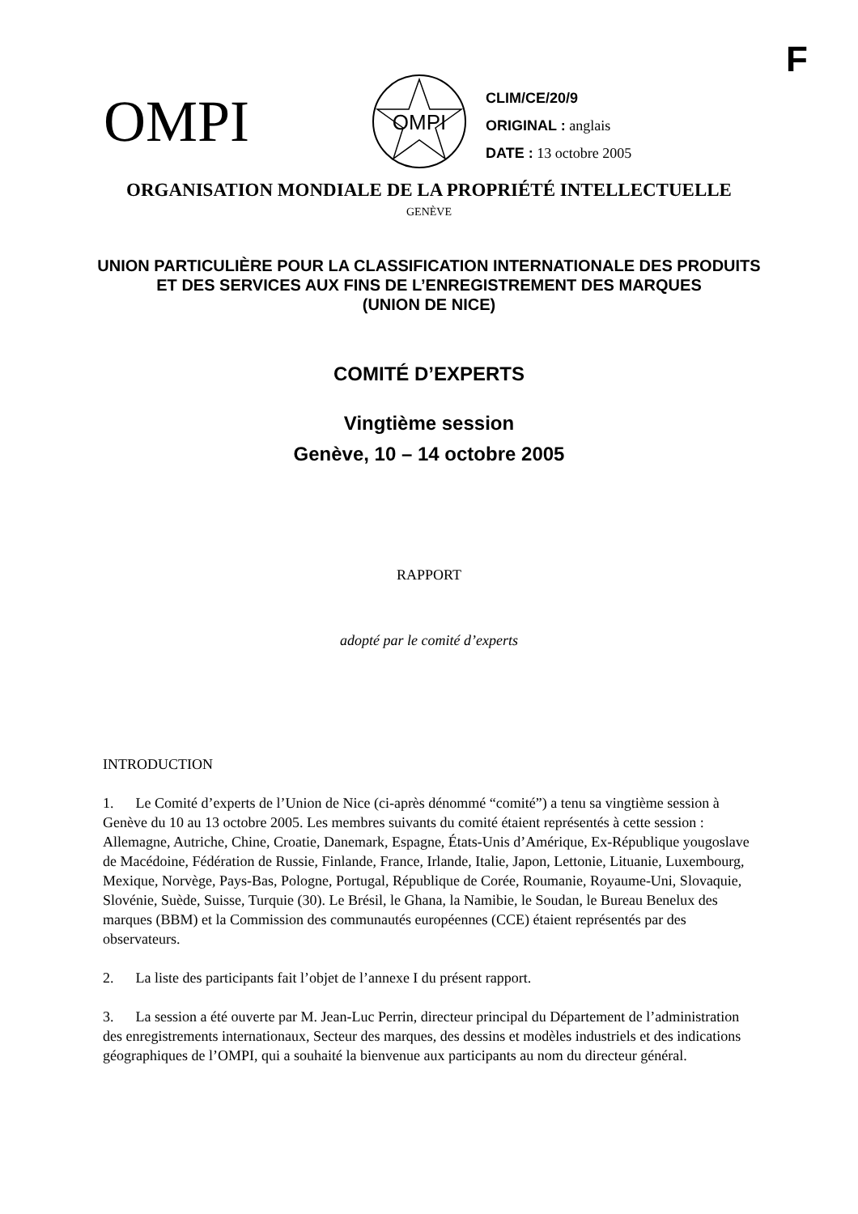F
OMPI
OMPI
CLIM/CE/20/9
ORIGINAL : anglais
DATE : 13 octobre 2005
ORGANISATION MONDIALE DE LA PROPRIÉTÉ INTELLECTUELLE
GENÈVE
UNION PARTICULIÈRE POUR LA CLASSIFICATION INTERNATIONALE DES PRODUITS
ET DES SERVICES AUX FINS DE L’ENREGISTREMENT DES MARQUES
(UNION DE NICE)
COMITÉ D’EXPERTS
Vingtième session
Genève, 10 – 14 octobre 2005
RAPPORT
adopté par le comité d’experts
INTRODUCTION
1. Le Comité d’experts de l’Union de Nice (ci-après dénommé “comité”) a tenu sa vingtième session à Genève du 10 au 13 octobre 2005. Les membres suivants du comité étaient représentés à cette session : Allemagne, Autriche, Chine, Croatie, Danemark, Espagne, États-Unis d’Amérique, Ex-République yougoslave de Macédoine, Fédération de Russie, Finlande, France, Irlande, Italie, Japon, Lettonie, Lituanie, Luxembourg, Mexique, Norvège, Pays-Bas, Pologne, Portugal, République de Corée, Roumanie, Royaume-Uni, Slovaquie, Slovénie, Suède, Suisse, Turquie (30). Le Brésil, le Ghana, la Namibie, le Soudan, le Bureau Benelux des marques (BBM) et la Commission des communautés européennes (CCE) étaient représentés par des observateurs.
2. La liste des participants fait l’objet de l’annexe I du présent rapport.
3. La session a été ouverte par M. Jean-Luc Perrin, directeur principal du Département de l’administration des enregistrements internationaux, Secteur des marques, des dessins et modèles industriels et des indications géographiques de l’OMPI, qui a souhaité la bienvenue aux participants au nom du directeur général.